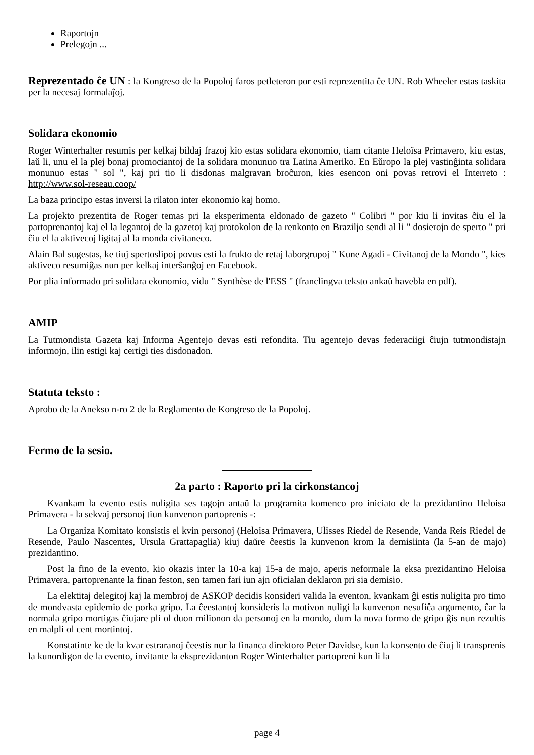Raportojn
Prelegojn ...
Reprezentado ĉe UN : la Kongreso de la Popoloj faros petleteron por esti reprezentita ĉe UN. Rob Wheeler estas taskita per la necesaj formalaĵoj.
Solidara ekonomio
Roger Winterhalter resumis per kelkaj bildaj frazoj kio estas solidara ekonomio, tiam citante Heloïsa Primavero, kiu estas, laŭ li, unu el la plej bonaj promociantoj de la solidara monunuo tra Latina Ameriko. En Eŭropo la plej vastinĝinta solidara monunuo estas " sol ", kaj pri tio li disdonas malgravan broĉuron, kies esencon oni povas retrovi el Interreto : http://www.sol-reseau.coop/
La baza principo estas inversi la rilaton inter ekonomio kaj homo.
La projekto prezentita de Roger temas pri la eksperimenta eldonado de gazeto " Colibri " por kiu li invitas ĉiu el la partoprenantoj kaj el la legantoj de la gazetoj kaj protokolon de la renkonto en Braziljo sendi al li " dosierojn de sperto " pri ĉiu el la aktivecoj ligitaj al la monda civitaneco.
Alain Bal sugestas, ke tiuj spertoslipoj povus esti la frukto de retaj laborgrupoj " Kune Agadi - Civitanoj de la Mondo ", kies aktiveco resumiĝas nun per kelkaj interŝanĝoj en Facebook.
Por plia informado pri solidara ekonomio, vidu " Synthèse de l'ESS " (franclingva teksto ankaŭ havebla en pdf).
AMIP
La Tutmondista Gazeta kaj Informa Agentejo devas esti refondita. Tiu agentejo devas federaciigi ĉiujn tutmondistajn informojn, ilin estigi kaj certigi ties disdonadon.
Statuta teksto :
Aprobo de la Anekso n-ro 2 de la Reglamento de Kongreso de la Popoloj.
Fermo de la sesio.
2a parto : Raporto pri la cirkonstancoj
Kvankam la evento estis nuligita ses tagojn antaŭ la programita komenco pro iniciato de la prezidantino Heloisa Primavera - la sekvaj personoj tiun kunvenon partoprenis -:
La Organiza Komitato konsistis el kvin personoj (Heloisa Primavera, Ulisses Riedel de Resende, Vanda Reis Riedel de Resende, Paulo Nascentes, Ursula Grattapaglia) kiuj daŭre ĉeestis la kunvenon krom la demisiinta (la 5-an de majo) prezidantino.
Post la fino de la evento, kio okazis inter la 10-a kaj 15-a de majo, aperis neformale la eksa prezidantino Heloisa Primavera, partoprenante la finan feston, sen tamen fari iun ajn oficialan deklaron pri sia demisio.
La elektitaj delegitoj kaj la membroj de ASKOP decidis konsideri valida la eventon, kvankam ĝi estis nuligita pro timo de mondvasta epidemio de porka gripo. La ĉeestantoj konsideris la motivon nuligi la kunvenon nesufiĉa argumento, ĉar la normala gripo mortigas ĉiujare pli ol duon milionon da personoj en la mondo, dum la nova formo de gripo ĝis nun rezultis en malpli ol cent mortintoj.
Konstatinte ke de la kvar estraranoj ĉeestis nur la financa direktoro Peter Davidse, kun la konsento de ĉiuj li transprenis la kunordigon de la evento, invitante la eksprezidanton Roger Winterhalter partopreni kun li la
page 4